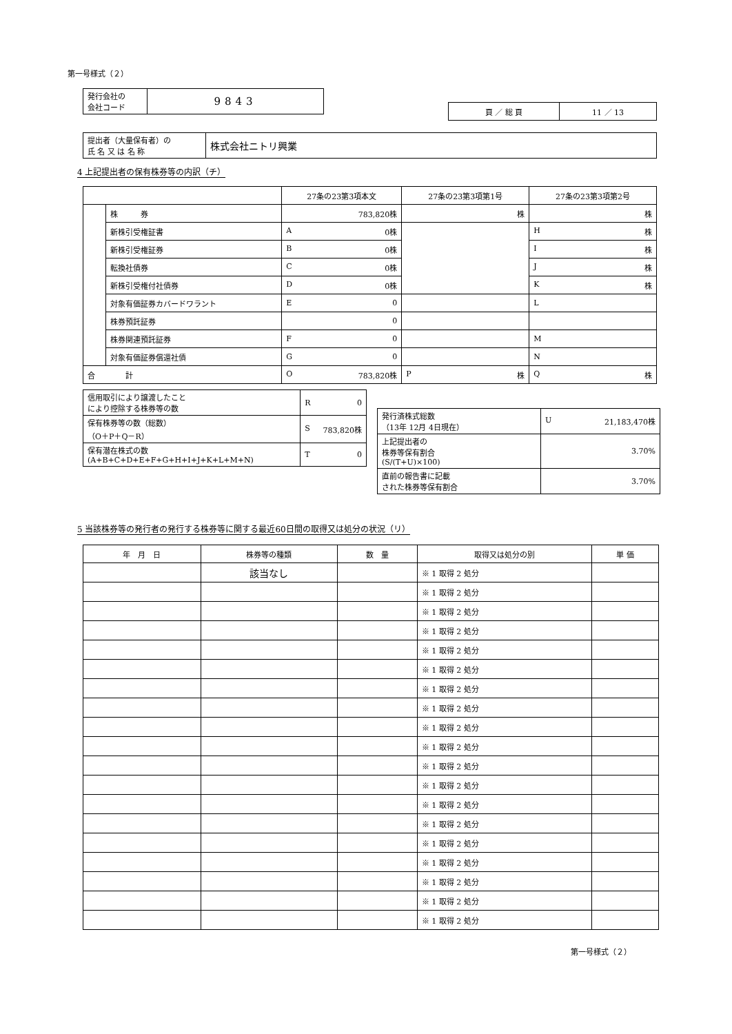第一号様式（２）
| 発行会社の 会社コード | 9843 |
| 頁 ／ 総 頁 | 11 ／ 13 |
| 提出者（大量保有者）の 氏 名 又 は 名 称 | 株式会社ニトリ興業 |
4 上記提出者の保有株券等の内訳（チ）
| | | 27条の23第3項本文 | 27条の23第3項第1号 | 27条の23第3項第2号 |
| --- | --- | --- | --- | --- |
| | 株 券 | 783,820株 | 株 | 株 |
| | 新株引受権証書 | A 0株 | | H 株 |
| | 新株引受権証券 | B 0株 | | I 株 |
| | 転換社債券 | C 0株 | | J 株 |
| | 新株引受権付社債券 | D 0株 | | K 株 |
| | 対象有価証券カバードワラント | E 0 | | L |
| | 株券預託証券 | 0 | | |
| | 株券関連預託証券 | F 0 | | M |
| | 対象有価証券償還社債 | G 0 | | N |
| 合 計 | | O 783,820株 | P 株 | Q 株 |
| 信用取引により譲渡したこと により控除する株券等の数 | R 0 |
| 保有株券等の数（総数） （O＋P＋Q－R） | S 783,820株 |
| 保有潜在株式の数 (A+B+C+D+E+F+G+H+I+J+K+L+M+N) | T 0 |
| 発行済株式総数 （13年 12月 4日現在） | U 21,183,470株 |
| 上記提出者の 株券等保有割合 (S/(T+U)×100) | 3.70% |
| 直前の報告書に記載 された株券等保有割合 | 3.70% |
5 当該株券等の発行者の発行する株券等に関する最近60日間の取得又は処分の状況（リ）
| 年 月 日 | 株券等の種類 | 数 量 | 取得又は処分の別 | 単 価 |
| --- | --- | --- | --- | --- |
| | 該当なし | | ※ 1 取得 2 処分 | |
| | | | ※ 1 取得 2 処分 | |
| | | | ※ 1 取得 2 処分 | |
| | | | ※ 1 取得 2 処分 | |
| | | | ※ 1 取得 2 処分 | |
| | | | ※ 1 取得 2 処分 | |
| | | | ※ 1 取得 2 処分 | |
| | | | ※ 1 取得 2 処分 | |
| | | | ※ 1 取得 2 処分 | |
| | | | ※ 1 取得 2 処分 | |
| | | | ※ 1 取得 2 処分 | |
| | | | ※ 1 取得 2 処分 | |
| | | | ※ 1 取得 2 処分 | |
| | | | ※ 1 取得 2 処分 | |
| | | | ※ 1 取得 2 処分 | |
| | | | ※ 1 取得 2 処分 | |
| | | | ※ 1 取得 2 処分 | |
| | | | ※ 1 取得 2 処分 | |
| | | | ※ 1 取得 2 処分 | |
第一号様式（２）